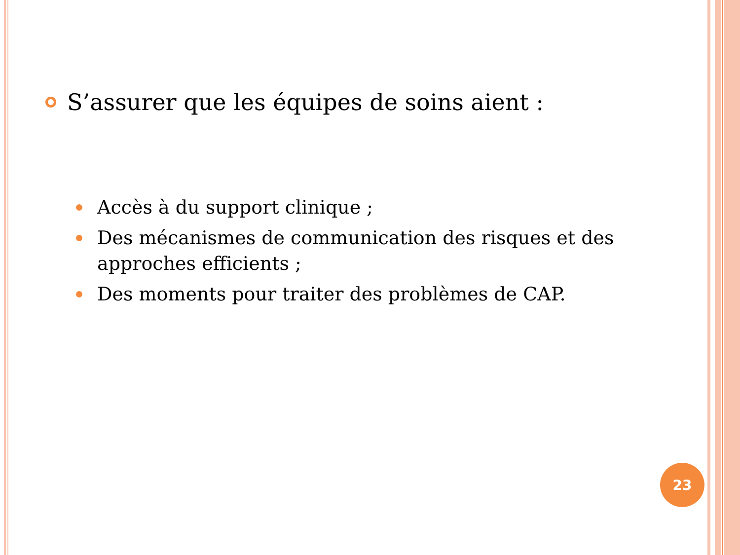S’assurer que les équipes de soins aient :
Accès à du support clinique ;
Des mécanismes de communication des risques et des approches efficients ;
Des moments pour traiter des problèmes de CAP.
23